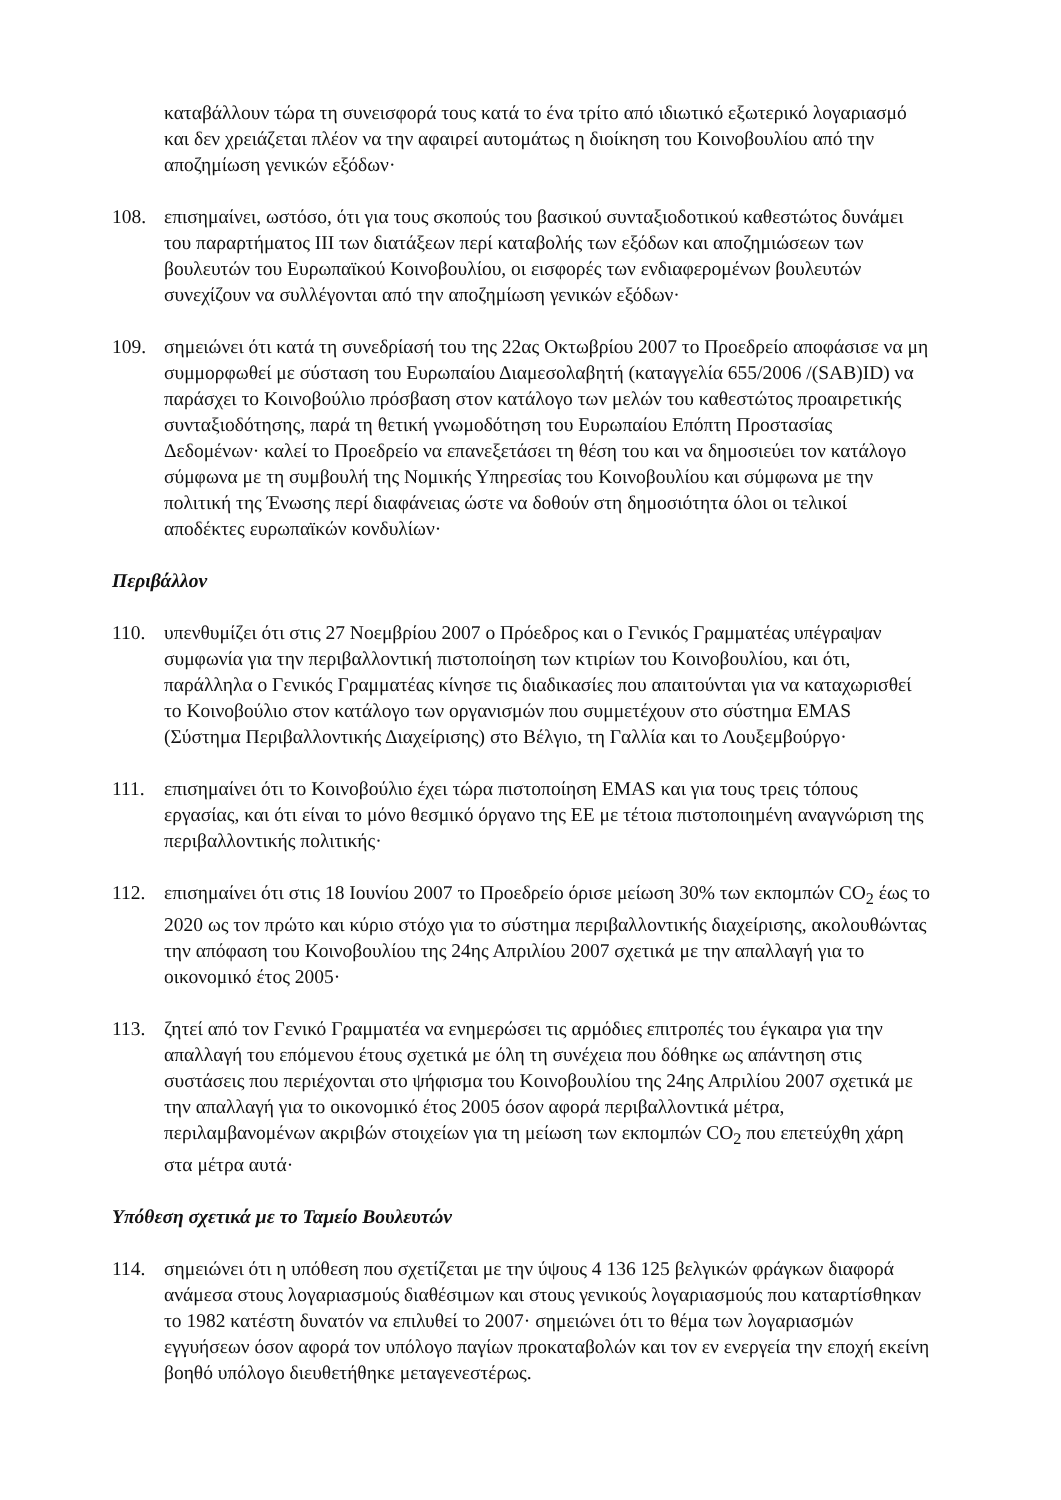καταβάλλουν τώρα τη συνεισφορά τους κατά το ένα τρίτο από ιδιωτικό εξωτερικό λογαριασμό και δεν χρειάζεται πλέον να την αφαιρεί αυτομάτως η διοίκηση του Κοινοβουλίου από την αποζημίωση γενικών εξόδων·
108. επισημαίνει, ωστόσο, ότι για τους σκοπούς του βασικού συνταξιοδοτικού καθεστώτος δυνάμει του παραρτήματος ΙΙΙ των διατάξεων περί καταβολής των εξόδων και αποζημιώσεων των βουλευτών του Ευρωπαϊκού Κοινοβουλίου, οι εισφορές των ενδιαφερομένων βουλευτών συνεχίζουν να συλλέγονται από την αποζημίωση γενικών εξόδων·
109. σημειώνει ότι κατά τη συνεδρίασή του της 22ας Οκτωβρίου 2007 το Προεδρείο αποφάσισε να μη συμμορφωθεί με σύσταση του Ευρωπαίου Διαμεσολαβητή (καταγγελία 655/2006 /(SAB)ID) να παράσχει το Κοινοβούλιο πρόσβαση στον κατάλογο των μελών του καθεστώτος προαιρετικής συνταξιοδότησης, παρά τη θετική γνωμοδότηση του Ευρωπαίου Επόπτη Προστασίας Δεδομένων· καλεί το Προεδρείο να επανεξετάσει τη θέση του και να δημοσιεύει τον κατάλογο σύμφωνα με τη συμβουλή της Νομικής Υπηρεσίας του Κοινοβουλίου και σύμφωνα με την πολιτική της Ένωσης περί διαφάνειας ώστε να δοθούν στη δημοσιότητα όλοι οι τελικοί αποδέκτες ευρωπαϊκών κονδυλίων·
Περιβάλλον
110. υπενθυμίζει ότι στις 27 Νοεμβρίου 2007 ο Πρόεδρος και ο Γενικός Γραμματέας υπέγραψαν συμφωνία για την περιβαλλοντική πιστοποίηση των κτιρίων του Κοινοβουλίου, και ότι, παράλληλα ο Γενικός Γραμματέας κίνησε τις διαδικασίες που απαιτούνται για να καταχωρισθεί το Κοινοβούλιο στον κατάλογο των οργανισμών που συμμετέχουν στο σύστημα EMAS (Σύστημα Περιβαλλοντικής Διαχείρισης) στο Βέλγιο, τη Γαλλία και το Λουξεμβούργο·
111. επισημαίνει ότι το Κοινοβούλιο έχει τώρα πιστοποίηση EMAS και για τους τρεις τόπους εργασίας, και ότι είναι το μόνο θεσμικό όργανο της ΕΕ με τέτοια πιστοποιημένη αναγνώριση της περιβαλλοντικής πολιτικής·
112. επισημαίνει ότι στις 18 Ιουνίου 2007 το Προεδρείο όρισε μείωση 30% των εκπομπών CO<sub>2</sub> έως το 2020 ως τον πρώτο και κύριο στόχο για το σύστημα περιβαλλοντικής διαχείρισης, ακολουθώντας την απόφαση του Κοινοβουλίου της 24ης Απριλίου 2007 σχετικά με την απαλλαγή για το οικονομικό έτος 2005·
113. ζητεί από τον Γενικό Γραμματέα να ενημερώσει τις αρμόδιες επιτροπές του έγκαιρα για την απαλλαγή του επόμενου έτους σχετικά με όλη τη συνέχεια που δόθηκε ως απάντηση στις συστάσεις που περιέχονται στο ψήφισμα του Κοινοβουλίου της 24ης Απριλίου 2007 σχετικά με την απαλλαγή για το οικονομικό έτος 2005 όσον αφορά περιβαλλοντικά μέτρα, περιλαμβανομένων ακριβών στοιχείων για τη μείωση των εκπομπών CO<sub>2</sub> που επετεύχθη χάρη στα μέτρα αυτά·
Υπόθεση σχετικά με το Ταμείο Βουλευτών
114. σημειώνει ότι η υπόθεση που σχετίζεται με την ύψους 4 136 125 βελγικών φράγκων διαφορά ανάμεσα στους λογαριασμούς διαθέσιμων και στους γενικούς λογαριασμούς που καταρτίσθηκαν το 1982 κατέστη δυνατόν να επιλυθεί το 2007· σημειώνει ότι το θέμα των λογαριασμών εγγυήσεων όσον αφορά τον υπόλογο παγίων προκαταβολών και τον εν ενεργεία την εποχή εκείνη βοηθό υπόλογο διευθετήθηκε μεταγενεστέρως.